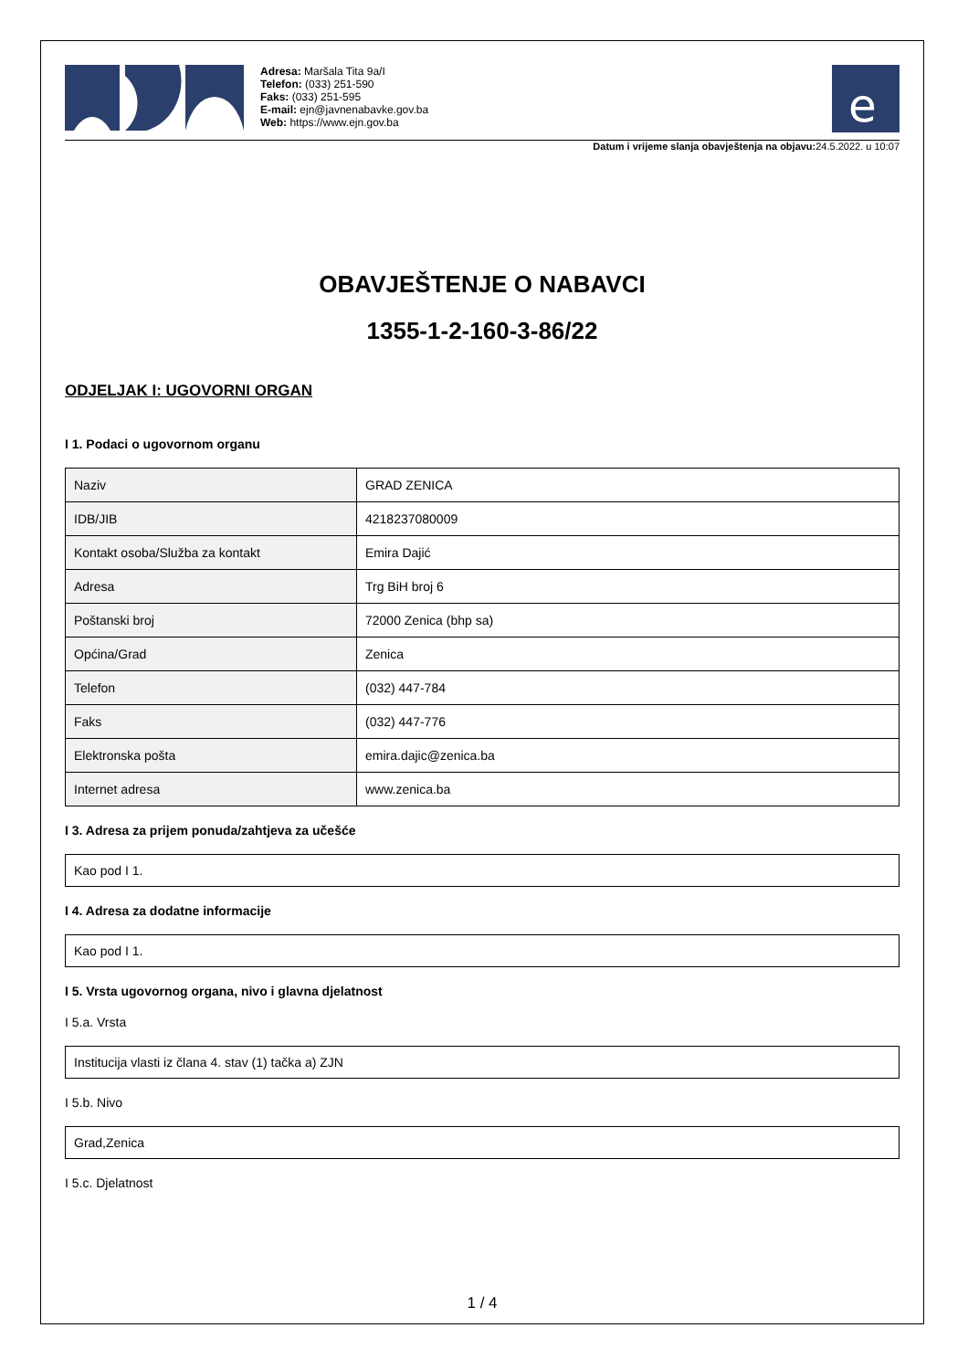Adresa: Maršala Tita 9a/I
Telefon: (033) 251-590
Faks: (033) 251-595
E-mail: ejn@javnenabavke.gov.ba
Web: https://www.ejn.gov.ba
e
Datum i vrijeme slanja obavještenja na objavu: 24.5.2022. u 10:07
OBAVJEŠTENJE O NABAVCI
1355-1-2-160-3-86/22
ODJELJAK I: UGOVORNI ORGAN
I 1. Podaci o ugovornom organu
| Naziv | GRAD ZENICA |
| IDB/JIB | 4218237080009 |
| Kontakt osoba/Služba za kontakt | Emira Dajić |
| Adresa | Trg BiH broj 6 |
| Poštanski broj | 72000 Zenica (bhp sa) |
| Općina/Grad | Zenica |
| Telefon | (032) 447-784 |
| Faks | (032) 447-776 |
| Elektronska pošta | emira.dajic@zenica.ba |
| Internet adresa | www.zenica.ba |
I 3. Adresa za prijem ponuda/zahtjeva za učešće
Kao pod I 1.
I 4. Adresa za dodatne informacije
Kao pod I 1.
I 5. Vrsta ugovornog organa, nivo i glavna djelatnost
I 5.a. Vrsta
Institucija vlasti iz člana 4. stav (1) tačka a) ZJN
I 5.b. Nivo
Grad,Zenica
I 5.c. Djelatnost
1 / 4